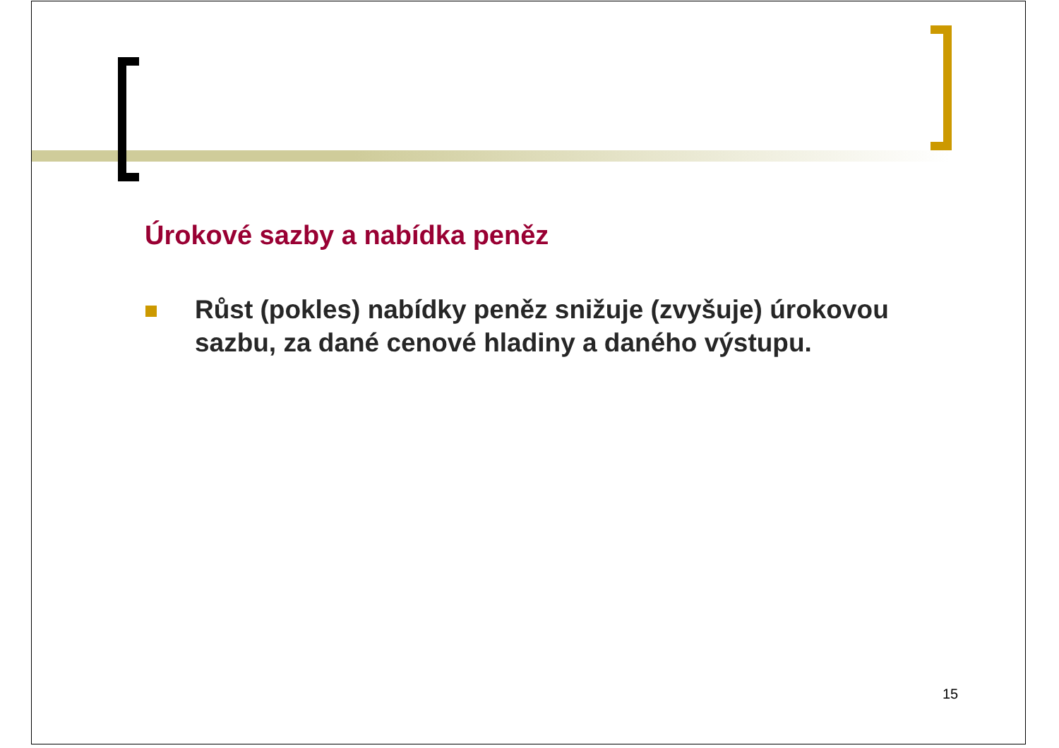Úrokové sazby a nabídka peněz
Růst (pokles) nabídky peněz snižuje (zvyšuje) úrokovou sazbu, za dané cenové hladiny a daného výstupu.
15